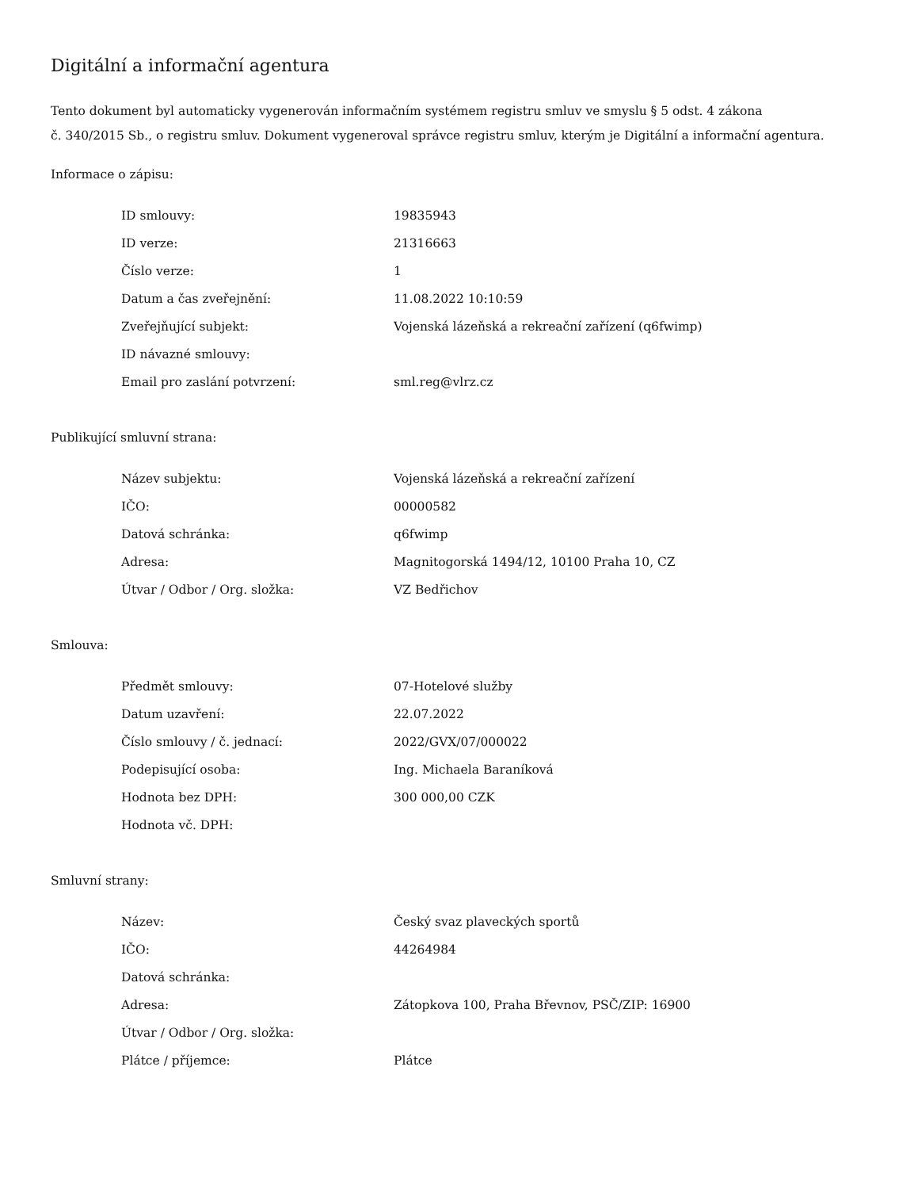Digitální a informační agentura
Tento dokument byl automaticky vygenerován informačním systémem registru smluv ve smyslu § 5 odst. 4 zákona
č. 340/2015 Sb., o registru smluv. Dokument vygeneroval správce registru smluv, kterým je Digitální a informační agentura.
Informace o zápisu:
| ID smlouvy: | 19835943 |
| ID verze: | 21316663 |
| Číslo verze: | 1 |
| Datum a čas zveřejnění: | 11.08.2022 10:10:59 |
| Zveřejňující subjekt: | Vojenská lázeňská a rekreační zařízení (q6fwimp) |
| ID návazné smlouvy: | |
| Email pro zaslání potvrzení: | sml.reg@vlrz.cz |
Publikující smluvní strana:
| Název subjektu: | Vojenská lázeňská a rekreační zařízení |
| IČO: | 00000582 |
| Datová schránka: | q6fwimp |
| Adresa: | Magnitogorská 1494/12, 10100 Praha 10, CZ |
| Útvar / Odbor / Org. složka: | VZ Bedřichov |
Smlouva:
| Předmět smlouvy: | 07-Hotelové služby |
| Datum uzavření: | 22.07.2022 |
| Číslo smlouvy / č. jednací: | 2022/GVX/07/000022 |
| Podepisující osoba: | Ing. Michaela Baraníková |
| Hodnota bez DPH: | 300 000,00 CZK |
| Hodnota vč. DPH: | |
Smluvní strany:
| Název: | Český svaz plaveckých sportů |
| IČO: | 44264984 |
| Datová schránka: | |
| Adresa: | Zátopkova 100, Praha Břevnov, PSČ/ZIP: 16900 |
| Útvar / Odbor / Org. složka: | |
| Plátce / příjemce: | Plátce |